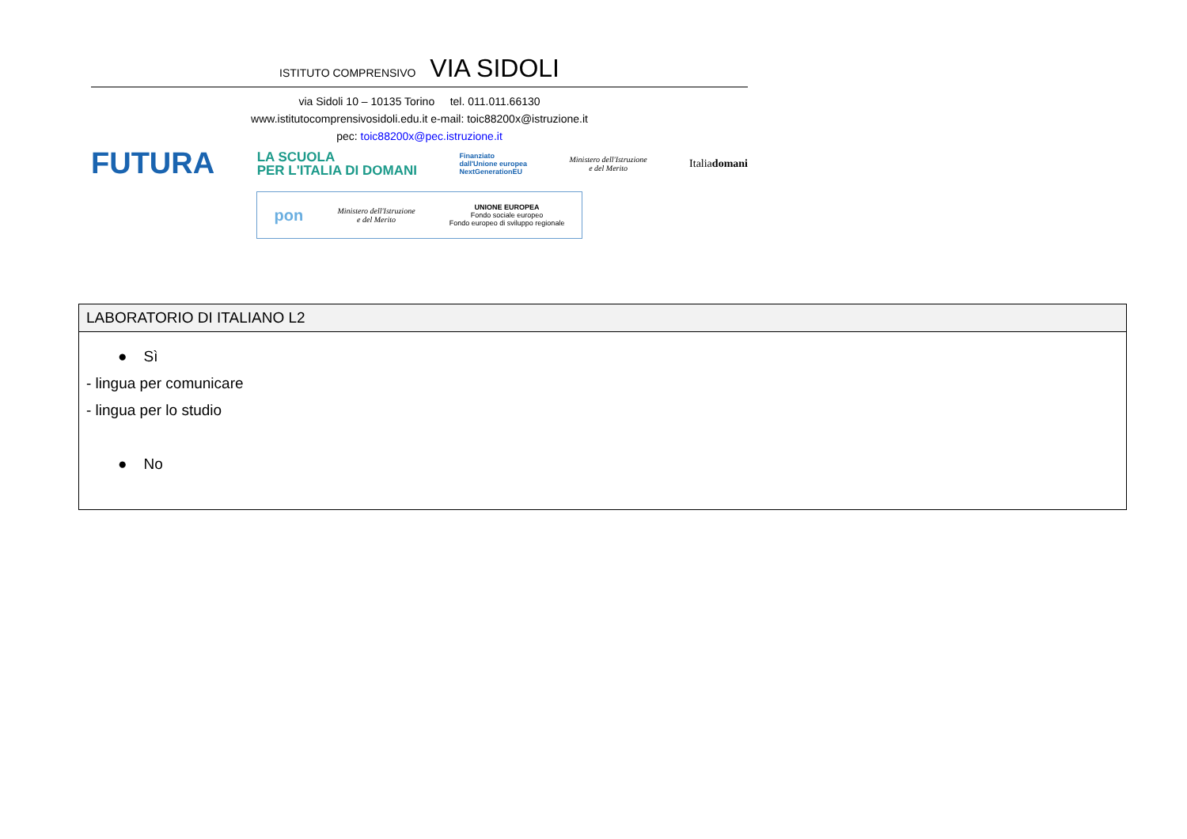ISTITUTO COMPRENSIVO VIA SIDOLI
via Sidoli 10 – 10135 Torino tel. 011.011.66130
www.istitutocomprensivosidoli.edu.it e-mail: toic88200x@istruzione.it
pec: toic88200x@pec.istruzione.it
FUTURA LA SCUOLA
PER L'ITALIA DI DOMANI Finanziato
dall'Unione europea
NextGenerationEU Ministero dell'Istruzione
e del Merito Italiadomani
pon Ministero dell'Istruzione
e del Merito UNIONE EUROPEA
Fondo sociale europeo
Fondo europeo di sviluppo regionale
| LABORATORIO DI ITALIANO L2 |
| --- |
| ● Sì - lingua per comunicare - lingua per lo studio ● No |